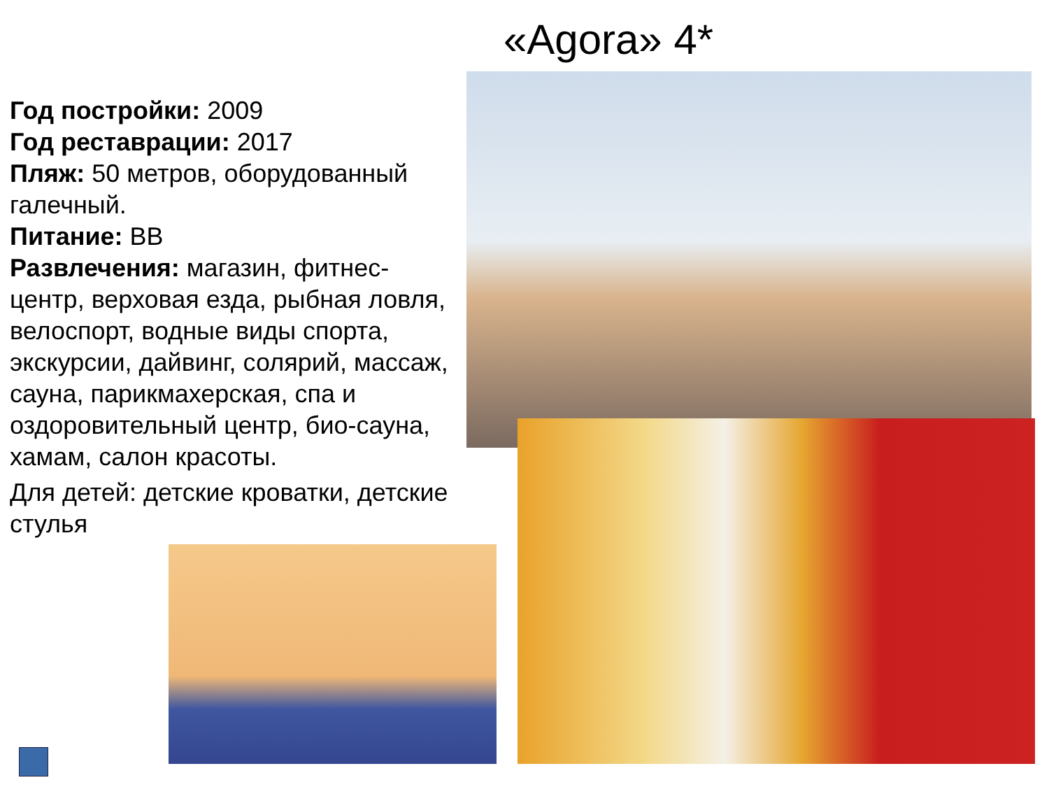«Agora» 4*
Год постройки: 2009
Год реставрации: 2017
Пляж: 50 метров, оборудованный галечный.
Питание: BB
Развлечения: магазин, фитнес-центр, верховая езда, рыбная ловля, велоспорт, водные виды спорта, экскурсии, дайвинг, солярий, массаж, сауна, парикмахерская, спа и оздоровительный центр, био-сауна, хамам, салон красоты.
Для детей: детские кроватки, детские стулья